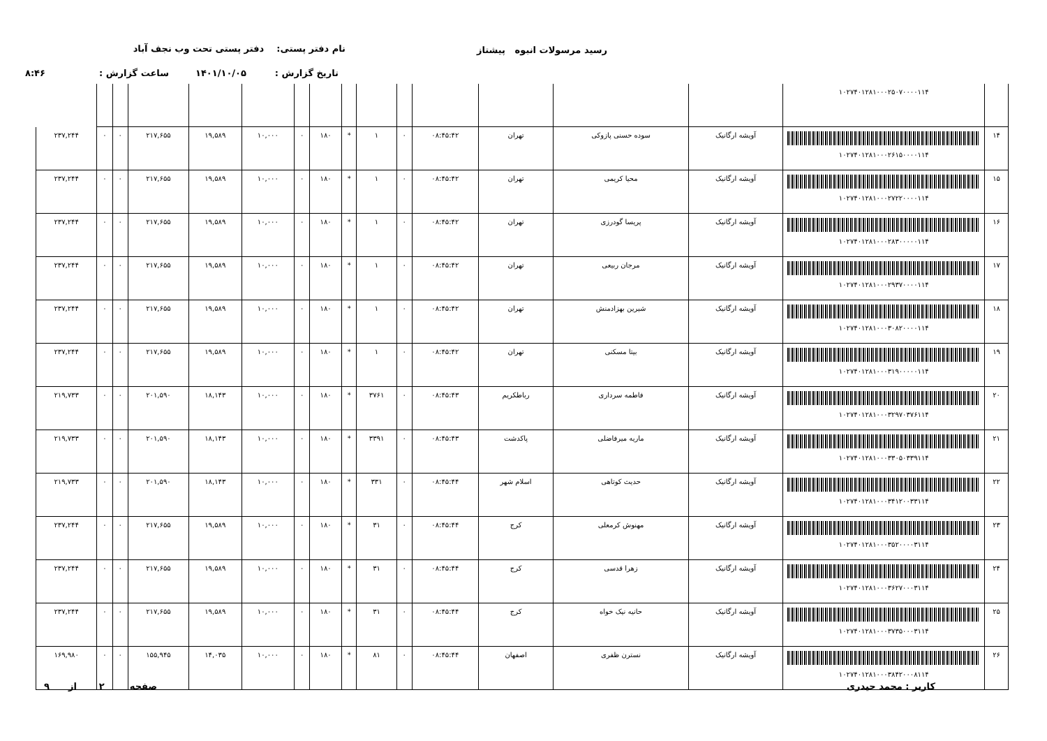رسید مرسولات انبوه پیشتاز
نام دفتر پستی: دفتر پستی تحت وب نجف آباد
تاریخ گزارش : ۱۴۰۱/۱۰/۰۵
ساعت گزارش : ۸:۴۶
| | ۱۰۲۷۴۰۱۲۸۱۰۰۰۲۵۰۷۰۰۰۰۱۱۴ | | | | | | | | | | | | | | | |
| ۱۴ | ۱۰۲۷۴۰۱۲۸۱۰۰۰۲۶۱۵۰۰۰۰۱۱۴ | آویشه ارگانیک | سوده حسنی پازوکی | تهران | ۰۸:۴۵:۴۲ | ۰ | ۱ | * | ۱۸۰ | ۰ | ۱۰,۰۰۰ | ۱۹,۵۸۹ | ۲۱۷,۶۵۵ | ۰ | ۰ | ۲۳۷,۲۴۴ |
| ۱۵ | ۱۰۲۷۴۰۱۲۸۱۰۰۰۲۷۲۲۰۰۰۰۱۱۴ | آویشه ارگانیک | محیا کریمی | تهران | ۰۸:۴۵:۴۲ | ۰ | ۱ | * | ۱۸۰ | ۰ | ۱۰,۰۰۰ | ۱۹,۵۸۹ | ۲۱۷,۶۵۵ | ۰ | ۰ | ۲۳۷,۲۴۴ |
| ۱۶ | ۱۰۲۷۴۰۱۲۸۱۰۰۰۲۸۳۰۰۰۰۰۱۱۴ | آویشه ارگانیک | پریسا گودرزی | تهران | ۰۸:۴۵:۴۲ | ۰ | ۱ | * | ۱۸۰ | ۰ | ۱۰,۰۰۰ | ۱۹,۵۸۹ | ۲۱۷,۶۵۵ | ۰ | ۰ | ۲۳۷,۲۴۴ |
| ۱۷ | ۱۰۲۷۴۰۱۲۸۱۰۰۰۲۹۳۷۰۰۰۰۱۱۴ | آویشه ارگانیک | مرجان ربیعی | تهران | ۰۸:۴۵:۴۲ | ۰ | ۱ | * | ۱۸۰ | ۰ | ۱۰,۰۰۰ | ۱۹,۵۸۹ | ۲۱۷,۶۵۵ | ۰ | ۰ | ۲۳۷,۲۴۴ |
| ۱۸ | ۱۰۲۷۴۰۱۲۸۱۰۰۰۳۰۸۲۰۰۰۰۱۱۴ | آویشه ارگانیک | شیرین بهزادمنش | تهران | ۰۸:۴۵:۴۲ | ۰ | ۱ | * | ۱۸۰ | ۰ | ۱۰,۰۰۰ | ۱۹,۵۸۹ | ۲۱۷,۶۵۵ | ۰ | ۰ | ۲۳۷,۲۴۴ |
| ۱۹ | ۱۰۲۷۴۰۱۲۸۱۰۰۰۳۱۹۰۰۰۰۰۱۱۴ | آویشه ارگانیک | بیتا مسکنی | تهران | ۰۸:۴۵:۴۲ | ۰ | ۱ | * | ۱۸۰ | ۰ | ۱۰,۰۰۰ | ۱۹,۵۸۹ | ۲۱۷,۶۵۵ | ۰ | ۰ | ۲۳۷,۲۴۴ |
| ۲۰ | ۱۰۲۷۴۰۱۲۸۱۰۰۰۳۲۹۷۰۳۷۶۱۱۴ | آویشه ارگانیک | فاطمه سرداری | رباطکریم | ۰۸:۴۵:۴۳ | ۰ | ۳۷۶۱ | * | ۱۸۰ | ۰ | ۱۰,۰۰۰ | ۱۸,۱۴۳ | ۲۰۱,۵۹۰ | ۰ | ۰ | ۲۱۹,۷۳۳ |
| ۲۱ | ۱۰۲۷۴۰۱۲۸۱۰۰۰۳۳۰۵۰۳۳۹۱۱۴ | آویشه ارگانیک | ماریه میرفاضلی | پاکدشت | ۰۸:۴۵:۴۳ | ۰ | ۳۳۹۱ | * | ۱۸۰ | ۰ | ۱۰,۰۰۰ | ۱۸,۱۴۳ | ۲۰۱,۵۹۰ | ۰ | ۰ | ۲۱۹,۷۳۳ |
| ۲۲ | ۱۰۲۷۴۰۱۲۸۱۰۰۰۳۴۱۲۰۰۳۳۱۱۴ | آویشه ارگانیک | حدیث کوتاهی | اسلام شهر | ۰۸:۴۵:۴۴ | ۰ | ۳۳۱ | * | ۱۸۰ | ۰ | ۱۰,۰۰۰ | ۱۸,۱۴۳ | ۲۰۱,۵۹۰ | ۰ | ۰ | ۲۱۹,۷۳۳ |
| ۲۳ | ۱۰۲۷۴۰۱۲۸۱۰۰۰۳۵۲۰۰۰۰۳۱۱۴ | آویشه ارگانیک | مهنوش کرمعلی | کرج | ۰۸:۴۵:۴۴ | ۰ | ۳۱ | * | ۱۸۰ | ۰ | ۱۰,۰۰۰ | ۱۹,۵۸۹ | ۲۱۷,۶۵۵ | ۰ | ۰ | ۲۳۷,۲۴۴ |
| ۲۴ | ۱۰۲۷۴۰۱۲۸۱۰۰۰۳۶۲۷۰۰۰۳۱۱۴ | آویشه ارگانیک | زهرا قدسی | کرج | ۰۸:۴۵:۴۴ | ۰ | ۳۱ | * | ۱۸۰ | ۰ | ۱۰,۰۰۰ | ۱۹,۵۸۹ | ۲۱۷,۶۵۵ | ۰ | ۰ | ۲۳۷,۲۴۴ |
| ۲۵ | ۱۰۲۷۴۰۱۲۸۱۰۰۰۳۷۳۵۰۰۰۳۱۱۴ | آویشه ارگانیک | حانیه نیک خواه | کرج | ۰۸:۴۵:۴۴ | ۰ | ۳۱ | * | ۱۸۰ | ۰ | ۱۰,۰۰۰ | ۱۹,۵۸۹ | ۲۱۷,۶۵۵ | ۰ | ۰ | ۲۳۷,۲۴۴ |
| ۲۶ | ۱۰۲۷۴۰۱۲۸۱۰۰۰۳۸۴۲۰۰۰۸۱۱۴ | آویشه ارگانیک | نسترن ظفری | اصفهان | ۰۸:۴۵:۴۴ | ۰ | ۸۱ | * | ۱۸۰ | ۰ | ۱۰,۰۰۰ | ۱۴,۰۳۵ | ۱۵۵,۹۴۵ | ۰ | ۰ | ۱۶۹,۹۸۰ |
کاربر : محمد حیدری صفحه ۲ از ۹